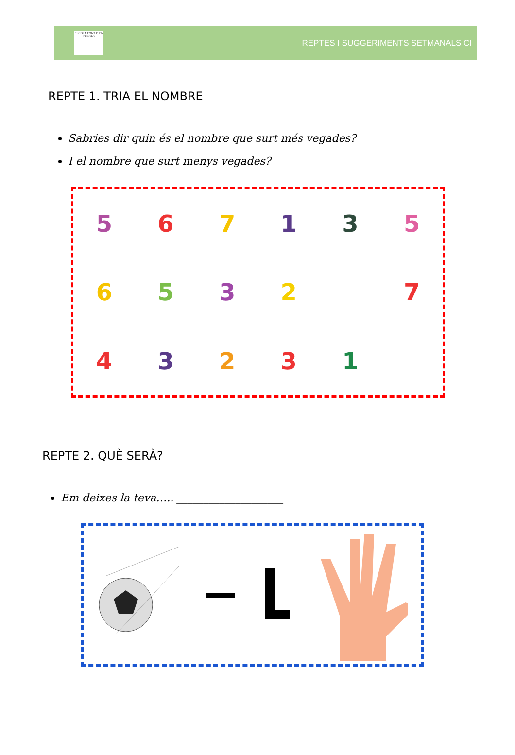ESCOLA FONT D'EN FARGAS
REPTES I SUGGERIMENTS SETMANALS CI
REPTE 1. TRIA EL NOMBRE
Sabries dir quin és el nombre que surt més vegades?
I el nombre que surt menys vegades?
567135 6532 7 43231
REPTE 2. QUÈ SERÀ?
Em deixes la teva….. ____________________